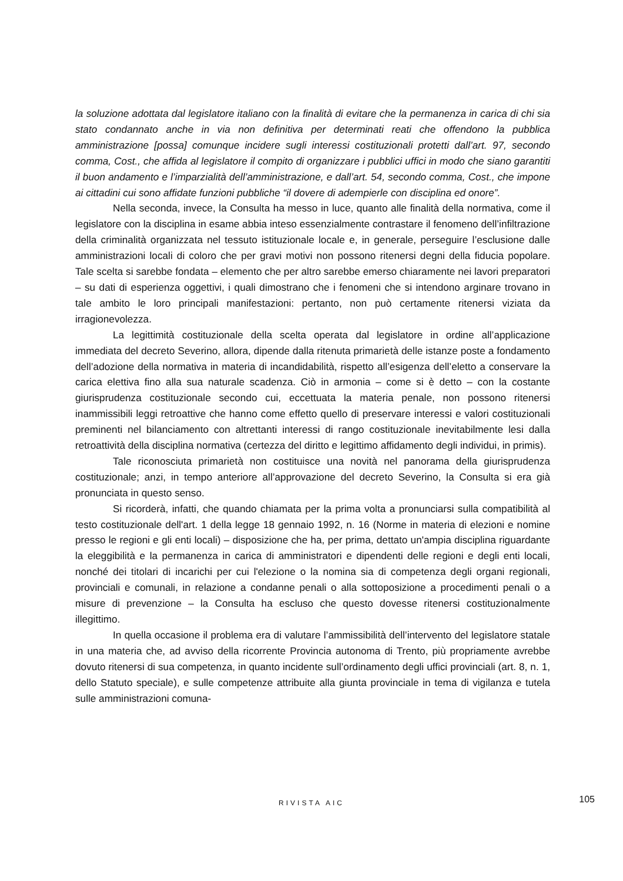la soluzione adottata dal legislatore italiano con la finalità di evitare che la permanenza in carica di chi sia stato condannato anche in via non definitiva per determinati reati che offendono la pubblica amministrazione [possa] comunque incidere sugli interessi costituzionali protetti dall’art. 97, secondo comma, Cost., che affida al legislatore il compito di organizzare i pubblici uffici in modo che siano garantiti il buon andamento e l’imparzialità dell’amministrazione, e dall’art. 54, secondo comma, Cost., che impone ai cittadini cui sono affidate funzioni pubbliche “il dovere di adempierle con disciplina ed onore”.
Nella seconda, invece, la Consulta ha messo in luce, quanto alle finalità della normativa, come il legislatore con la disciplina in esame abbia inteso essenzialmente contrastare il fenomeno dell’infiltrazione della criminalità organizzata nel tessuto istituzionale locale e, in generale, perseguire l’esclusione dalle amministrazioni locali di coloro che per gravi motivi non possono ritenersi degni della fiducia popolare. Tale scelta si sarebbe fondata – elemento che per altro sarebbe emerso chiaramente nei lavori preparatori – su dati di esperienza oggettivi, i quali dimostrano che i fenomeni che si intendono arginare trovano in tale ambito le loro principali manifestazioni: pertanto, non può certamente ritenersi viziata da irragionevolezza.
La legittimità costituzionale della scelta operata dal legislatore in ordine all’applicazione immediata del decreto Severino, allora, dipende dalla ritenuta primarietà delle istanze poste a fondamento dell’adozione della normativa in materia di incandidabilità, rispetto all’esigenza dell’eletto a conservare la carica elettiva fino alla sua naturale scadenza. Ciò in armonia – come si è detto – con la costante giurisprudenza costituzionale secondo cui, eccettuata la materia penale, non possono ritenersi inammissibili leggi retroattive che hanno come effetto quello di preservare interessi e valori costituzionali preminenti nel bilanciamento con altrettanti interessi di rango costituzionale inevitabilmente lesi dalla retroattività della disciplina normativa (certezza del diritto e legittimo affidamento degli individui, in primis).
Tale riconosciuta primarietà non costituisce una novità nel panorama della giurisprudenza costituzionale; anzi, in tempo anteriore all’approvazione del decreto Severino, la Consulta si era già pronunciata in questo senso.
Si ricorderà, infatti, che quando chiamata per la prima volta a pronunciarsi sulla compatibilità al testo costituzionale dell'art. 1 della legge 18 gennaio 1992, n. 16 (Norme in materia di elezioni e nomine presso le regioni e gli enti locali) – disposizione che ha, per prima, dettato un'ampia disciplina riguardante la eleggibilità e la permanenza in carica di amministratori e dipendenti delle regioni e degli enti locali, nonché dei titolari di incarichi per cui l'elezione o la nomina sia di competenza degli organi regionali, provinciali e comunali, in relazione a condanne penali o alla sottoposizione a procedimenti penali o a misure di prevenzione – la Consulta ha escluso che questo dovesse ritenersi costituzionalmente illegittimo.
In quella occasione il problema era di valutare l’ammissibilità dell’intervento del legislatore statale in una materia che, ad avviso della ricorrente Provincia autonoma di Trento, più propriamente avrebbe dovuto ritenersi di sua competenza, in quanto incidente sull’ordinamento degli uffici provinciali (art. 8, n. 1, dello Statuto speciale), e sulle competenze attribuite alla giunta provinciale in tema di vigilanza e tutela sulle amministrazioni comuna-
RIVISTA AIC
105